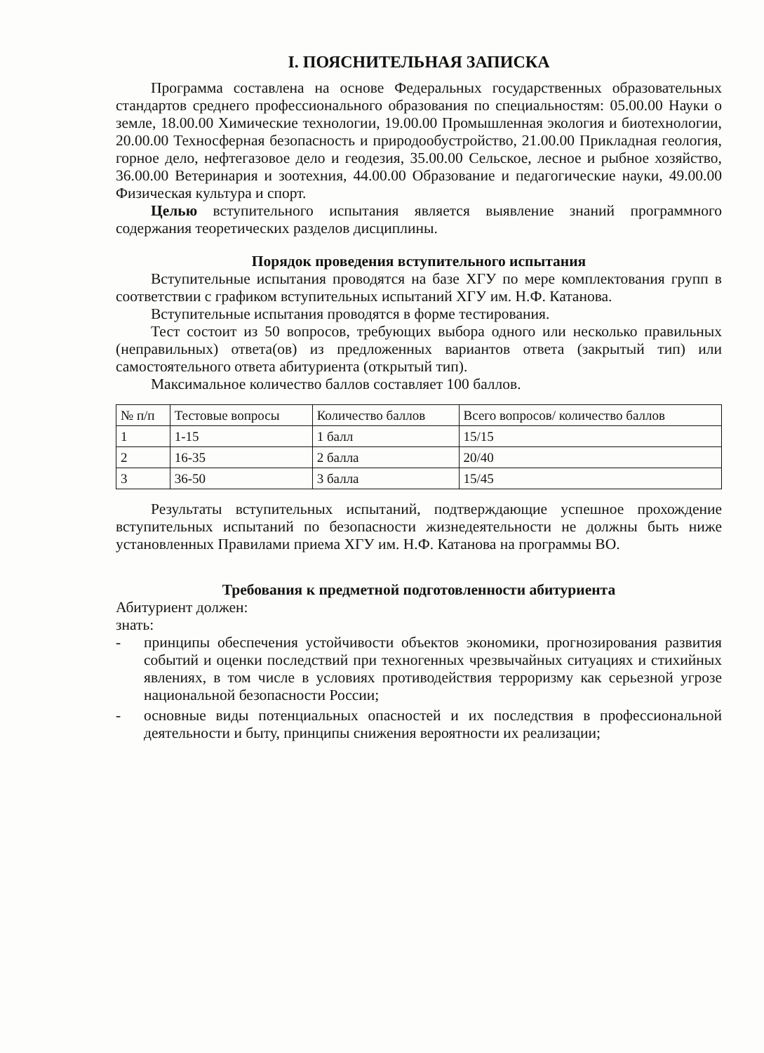I. ПОЯСНИТЕЛЬНАЯ ЗАПИСКА
Программа составлена на основе Федеральных государственных образовательных стандартов среднего профессионального образования по специальностям: 05.00.00 Науки о земле, 18.00.00 Химические технологии, 19.00.00 Промышленная экология и биотехнологии, 20.00.00 Техносферная безопасность и природообустройство, 21.00.00 Прикладная геология, горное дело, нефтегазовое дело и геодезия, 35.00.00 Сельское, лесное и рыбное хозяйство, 36.00.00 Ветеринария и зоотехния, 44.00.00 Образование и педагогические науки, 49.00.00 Физическая культура и спорт.
Целью вступительного испытания является выявление знаний программного содержания теоретических разделов дисциплины.
Порядок проведения вступительного испытания
Вступительные испытания проводятся на базе ХГУ по мере комплектования групп в соответствии с графиком вступительных испытаний ХГУ им. Н.Ф. Катанова.
Вступительные испытания проводятся в форме тестирования.
Тест состоит из 50 вопросов, требующих выбора одного или несколько правильных (неправильных) ответа(ов) из предложенных вариантов ответа (закрытый тип) или самостоятельного ответа абитуриента (открытый тип).
Максимальное количество баллов составляет 100 баллов.
| № п/п | Тестовые вопросы | Количество баллов | Всего вопросов/ количество баллов |
| 1 | 1-15 | 1 балл | 15/15 |
| 2 | 16-35 | 2 балла | 20/40 |
| 3 | 36-50 | 3 балла | 15/45 |
Результаты вступительных испытаний, подтверждающие успешное прохождение вступительных испытаний по безопасности жизнедеятельности не должны быть ниже установленных Правилами приема ХГУ им. Н.Ф. Катанова на программы ВО.
Требования к предметной подготовленности абитуриента
Абитуриент должен:
знать:
- принципы обеспечения устойчивости объектов экономики, прогнозирования развития событий и оценки последствий при техногенных чрезвычайных ситуациях и стихийных явлениях, в том числе в условиях противодействия терроризму как серьезной угрозе национальной безопасности России;
- основные виды потенциальных опасностей и их последствия в профессиональной деятельности и быту, принципы снижения вероятности их реализации;